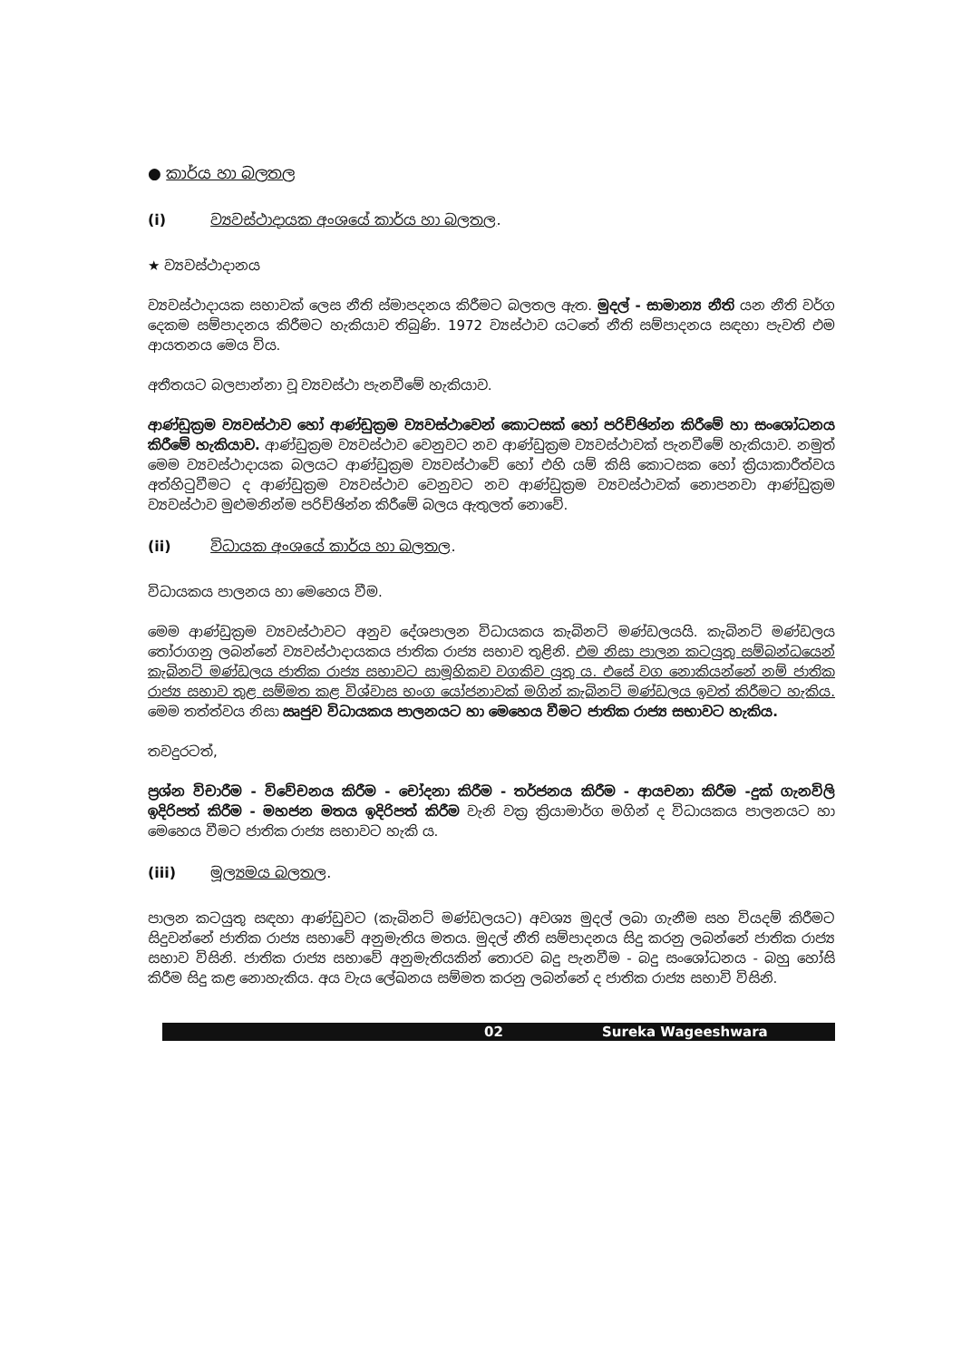● කාර්ය හා බලතල
(i) ව්‍යවස්ථාදායක අංශයේ කාර්ය හා බලතල.
★ ව්‍යවස්ථාදානය
ව්‍යවස්ථාදායක සභාවක් ලෙස නීති ස්මාපදනය කිරීමට බලතල ඇත. මුදල් - සාමාන්‍ය නීති යන නීති වර්ග දෙකම සම්පාදනය කිරීමට හැකියාව තිබුණි. 1972 ව්‍යස්ථාව යටතේ නීති සම්පාදනය සඳහා පැවති එම ආයතනය මෙය විය.
අතීතයට බලපාන්නා වූ ව්‍යවස්ථා පැනවීමේ හැකියාව.
ආණ්ඩුක්‍රම ව්‍යවස්ථාව හෝ ආණ්ඩුක්‍රම ව්‍යවස්ථාවෙන් කොටසක් හෝ පරිච්ඡින්න කිරීමේ හා සංශෝධනය කිරීමේ හැකියාව. ආණ්ඩුක්‍රම ව්‍යවස්ථාව වෙනුවට නව ආණ්ඩුක්‍රම ව්‍යවස්ථාවක් පැනවීමේ හැකියාව. නමුත් මෙම ව්‍යවස්ථාදායක බලයට ආණ්ඩුක්‍රම ව්‍යවස්ථාවේ හෝ එහි යම් කිසි කොටසක හෝ ක්‍රියාකාරීත්වය අත්හිටුවීමට ද ආණ්ඩුක්‍රම ව්‍යවස්ථාව වෙනුවට නව ආණ්ඩුක්‍රම ව්‍යවස්ථාවක් නොපනවා ආණ්ඩුක්‍රම ව්‍යවස්ථාව මුළුමනින්ම පරිච්ඡින්න කිරීමේ බලය ඇතුලත් නොවේ.
(ii) විධායක අංශයේ කාර්ය හා බලතල.
විධායකය පාලනය හා මෙහෙය වීම.
මෙම ආණ්ඩුක්‍රම ව්‍යවස්ථාවට අනුව දේශපාලන විධායකය කැබිනට් මණ්ඩලයයි. කැබිනට් මණ්ඩලය තෝරාගනු ලබන්නේ ව්‍යවස්ථාදායකය ජාතික රාජ්‍ය සභාව තුළිනි. එම නිසා පාලන කටයුතු සම්බන්ධයෙන් කැබිනට් මණ්ඩලය ජාතික රාජ්‍ය සභාවට සාමූහිකව වගකිව යුතු ය. එසේ වග නොකියන්නේ නම් ජාතික රාජ්‍ය සභාව තුළ සම්මත කළ විශ්වාස භංග යෝජනාවක් මගින් කැබිනට් මණ්ඩලය ඉවත් කිරීමට හැකිය. මෙම තත්ත්වය නිසා ඍජුව විධායකය පාලනයට හා මෙහෙය වීමට ජාතික රාජ්‍ය සභාවට හැකිය.
තවදුරටත්,
ප්‍රශ්න විචාරීම - විවේචනය කිරීම - චෝදනා කිරීම - තර්ජනය කිරීම - ආයචනා කිරීම -දුක් ගැනවිලි ඉදිරිපත් කිරීම - මහජන මතය ඉදිරිපත් කිරීම වැනි වක්‍ර ක්‍රියාමාර්ග මගින් ද විධායකය පාලනයට හා මෙහෙය වීමට ජාතික රාජ්‍ය සභාවට හැකි ය.
(iii) මූල්‍යමය බලතල.
පාලන කටයුතු සඳහා ආණ්ඩුවට (කැබිනට් මණ්ඩලයට) අවශ්‍ය මුදල් ලබා ගැනීම සහ වියදම් කිරීමට සිදුවන්නේ ජාතික රාජ්‍ය සභාවේ අනුමැතිය මතය. මුදල් නීති සම්පාදනය සිදු කරනු ලබන්නේ ජාතික රාජ්‍ය සභාව විසිනි. ජාතික රාජ්‍ය සභාවේ අනුමැතියකින් තොරව බදු පැනවීම - බදු සංශෝධනය - බහු හෝසි කිරීම සිදු කළ නොහැකිය. අය වැය ලේඛනය සම්මත කරනු ලබන්නේ ද ජාතික රාජ්‍ය සභාවි විසිනි.
02 Sureka Wageeshwara